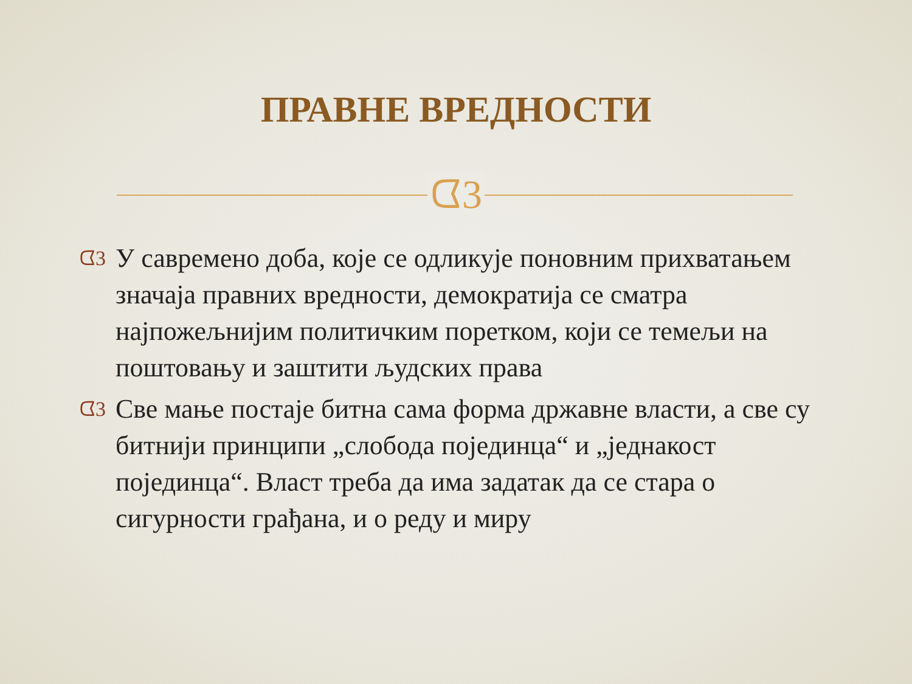ПРАВНЕ ВРЕДНОСТИ
ᗧ3
ᗧ3 У савремено доба, које се одликује поновним прихватањем значаја правних вредности, демократија се сматра најпожељнијим политичким поретком, који се темељи на поштовању и заштити људских права
ᗧ3 Све мање постаје битна сама форма државне власти, а све су битнији принципи „слобода појединца“ и „једнакост појединца“. Власт треба да има задатак да се стара о сигурности грађана, и о реду и миру